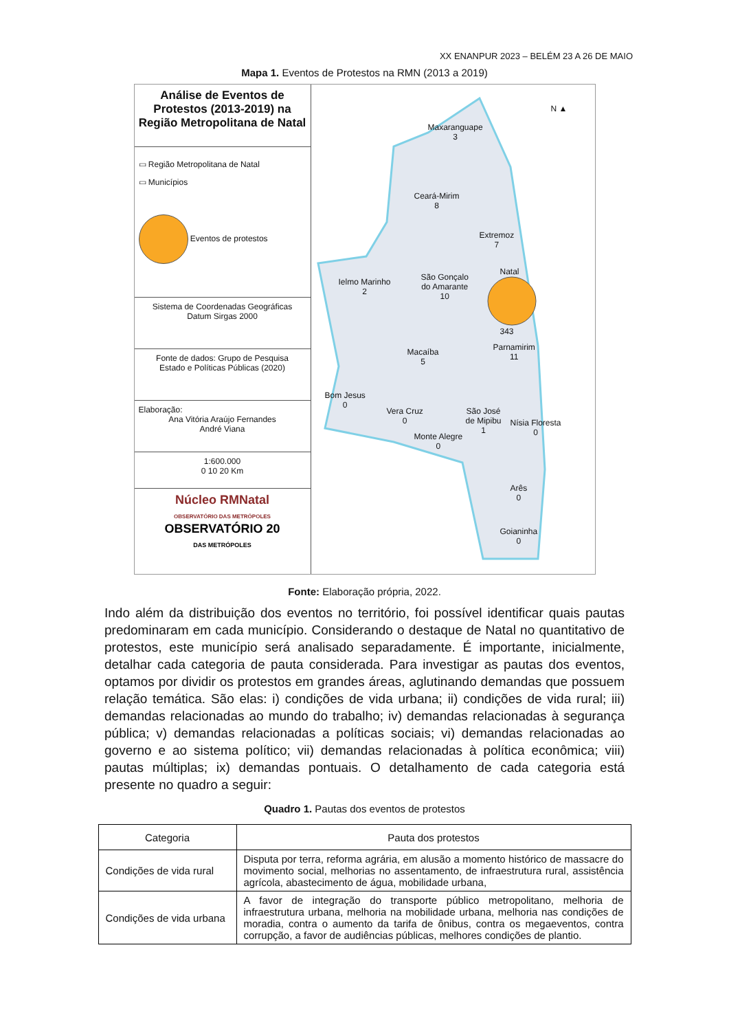XX ENANPUR 2023 – BELÉM 23 A 26 DE MAIO
Mapa 1. Eventos de Protestos na RMN (2013 a 2019)
Análise de Eventos de Protestos (2013-2019) na Região Metropolitana de Natal
▭ Região Metropolitana de Natal
▭ Municípios
Eventos de protestos
Sistema de Coordenadas Geográficas
Datum Sirgas 2000
Fonte de dados: Grupo de Pesquisa
Estado e Políticas Públicas (2020)
Elaboração:
Ana Vitória Araújo Fernandes
André Viana
1:600.000
0 10 20 Km
Núcleo RMNatal
OBSERVATÓRIO DAS METRÓPOLES
OBSERVATÓRIO 20
DAS METRÓPOLES
N ▲
Maxaranguape
3
Ceará-Mirim
8
Extremoz
7
Ielmo Marinho
2
São Gonçalo
do Amarante
10
Natal
343
Parnamirim
11
Macaíba
5
Bom Jesus
0
Vera Cruz
0
São José
de Mipibu
1
Nísia Floresta
0 Monte Alegre
0
Arês
0
Goianinha
0
Fonte: Elaboração própria, 2022.
Indo além da distribuição dos eventos no território, foi possível identificar quais pautas predominaram em cada município. Considerando o destaque de Natal no quantitativo de protestos, este município será analisado separadamente. É importante, inicialmente, detalhar cada categoria de pauta considerada. Para investigar as pautas dos eventos, optamos por dividir os protestos em grandes áreas, aglutinando demandas que possuem relação temática. São elas: i) condições de vida urbana; ii) condições de vida rural; iii) demandas relacionadas ao mundo do trabalho; iv) demandas relacionadas à segurança pública; v) demandas relacionadas a políticas sociais; vi) demandas relacionadas ao governo e ao sistema político; vii) demandas relacionadas à política econômica; viii) pautas múltiplas; ix) demandas pontuais. O detalhamento de cada categoria está presente no quadro a seguir:
Quadro 1. Pautas dos eventos de protestos
| Categoria | Pauta dos protestos |
| --- | --- |
| Condições de vida rural | Disputa por terra, reforma agrária, em alusão a momento histórico de massacre do movimento social, melhorias no assentamento, de infraestrutura rural, assistência agrícola, abastecimento de água, mobilidade urbana, |
| Condições de vida urbana | A favor de integração do transporte público metropolitano, melhoria de infraestrutura urbana, melhoria na mobilidade urbana, melhoria nas condições de moradia, contra o aumento da tarifa de ônibus, contra os megaeventos, contra corrupção, a favor de audiências públicas, melhores condições de plantio. |